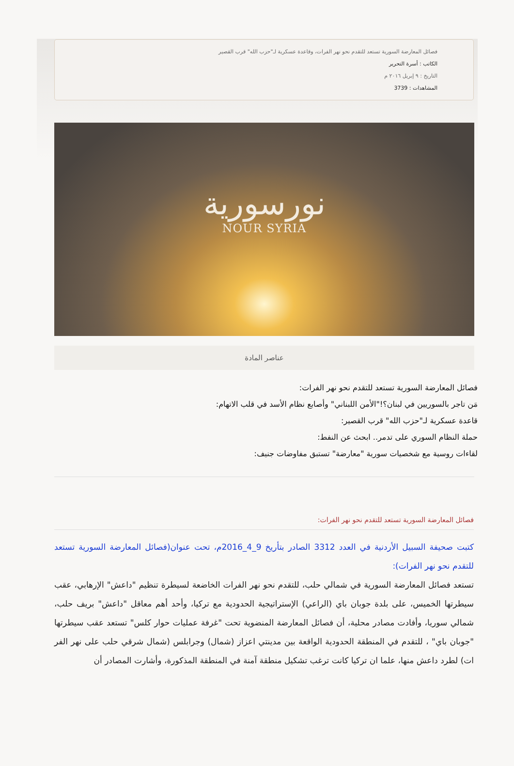فصائل المعارضة السورية تستعد للتقدم نحو نهر الفرات، وقاعدة عسكرية لـ"حزب الله" قرب القصير
الكاتب : أسرة التحرير
التاريخ : ٩ إبريل ٢٠١٦ م
المشاهدات : 3739
نورسورية
NOUR SYRIA
عناصر المادة
فصائل المعارضة السورية تستعد للتقدم نحو نهر الفرات:
مَن تاجر بالسوريين في لبنان؟!"الأمن اللبناني" وأصابع نظام الأسد في قلب الاتهام:
قاعدة عسكرية لـ"حزب الله" قرب القصير:
حملة النظام السوري على تدمر.. ابحث عن النفط:
لقاءات روسية مع شخصيات سورية "معارضة" تستبق مفاوضات جنيف:
فصائل المعارضة السورية تستعد للتقدم نحو نهر الفرات:
كتبت صحيفة السبيل الأردنية في العدد 3312 الصادر بتأريخ 9_4_2016م، تحت عنوان(فصائل المعارضة السورية تستعد للتقدم نحو نهر الفرات):
تستعد فصائل المعارضة السورية في شمالي حلب، للتقدم نحو نهر الفرات الخاضعة لسيطرة تنظيم "داعش" الإرهابي، عقب سيطرتها الخميس، على بلدة جوبان باي (الراعي) الإستراتيجية الحدودية مع تركيا، وأحد أهم معاقل "داعش" بريف حلب، شمالي سوريا، وأفادت مصادر محلية، أن فصائل المعارضة المنضوية تحت "غرفة عمليات حوار كلس" تستعد عقب سيطرتها "جوبان باي" ، للتقدم في المنطقة الحدودية الواقعة بين مدينتي اعزاز (شمال) وجرابلس (شمال شرقي حلب على نهر الفر ات) لطرد داعش منها، علما ان تركيا كانت ترغب تشكيل منطقة آمنة في المنطقة المذكورة، وأشارت المصادر أن